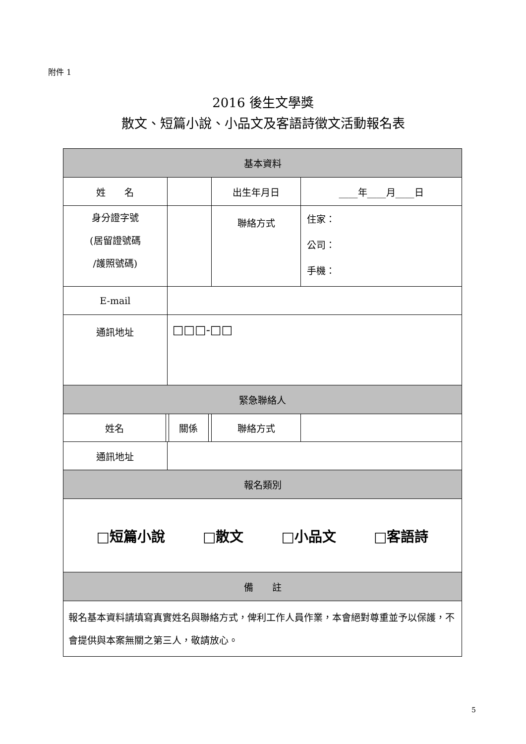附件 1
2016 後生文學獎
散文、短篇小說、小品文及客語詩徵文活動報名表
| 基本資料 | | | | | | | |
| --- | --- | --- | --- | --- | --- | --- | --- |
| 姓 名 | | | | | 出生年月日 | | ____年____月____日 |
| 身分證字號 (居留證號碼 /護照號碼) | | | | | 聯絡方式 | | 住家： 公司： 手機： |
| E-mail | | | | | | | |
| 通訊地址 | | □□□-□□ | | | | | |
| 緊急聯絡人 | | | | | | | |
| 姓名 | | | 關係 | | 聯絡方式 | | |
| 通訊地址 | | | | | | | |
| 報名類別 | | | | | | | |
| □短篇小說 □散文 □小品文 □客語詩 | | | | | | | |
| 備 註 | | | | | | | |
| 報名基本資料請填寫真實姓名與聯絡方式，俾利工作人員作業，本會絕對尊重並予以保護，不會提供與本案無關之第三人，敬請放心。 | | | | | | | |
5